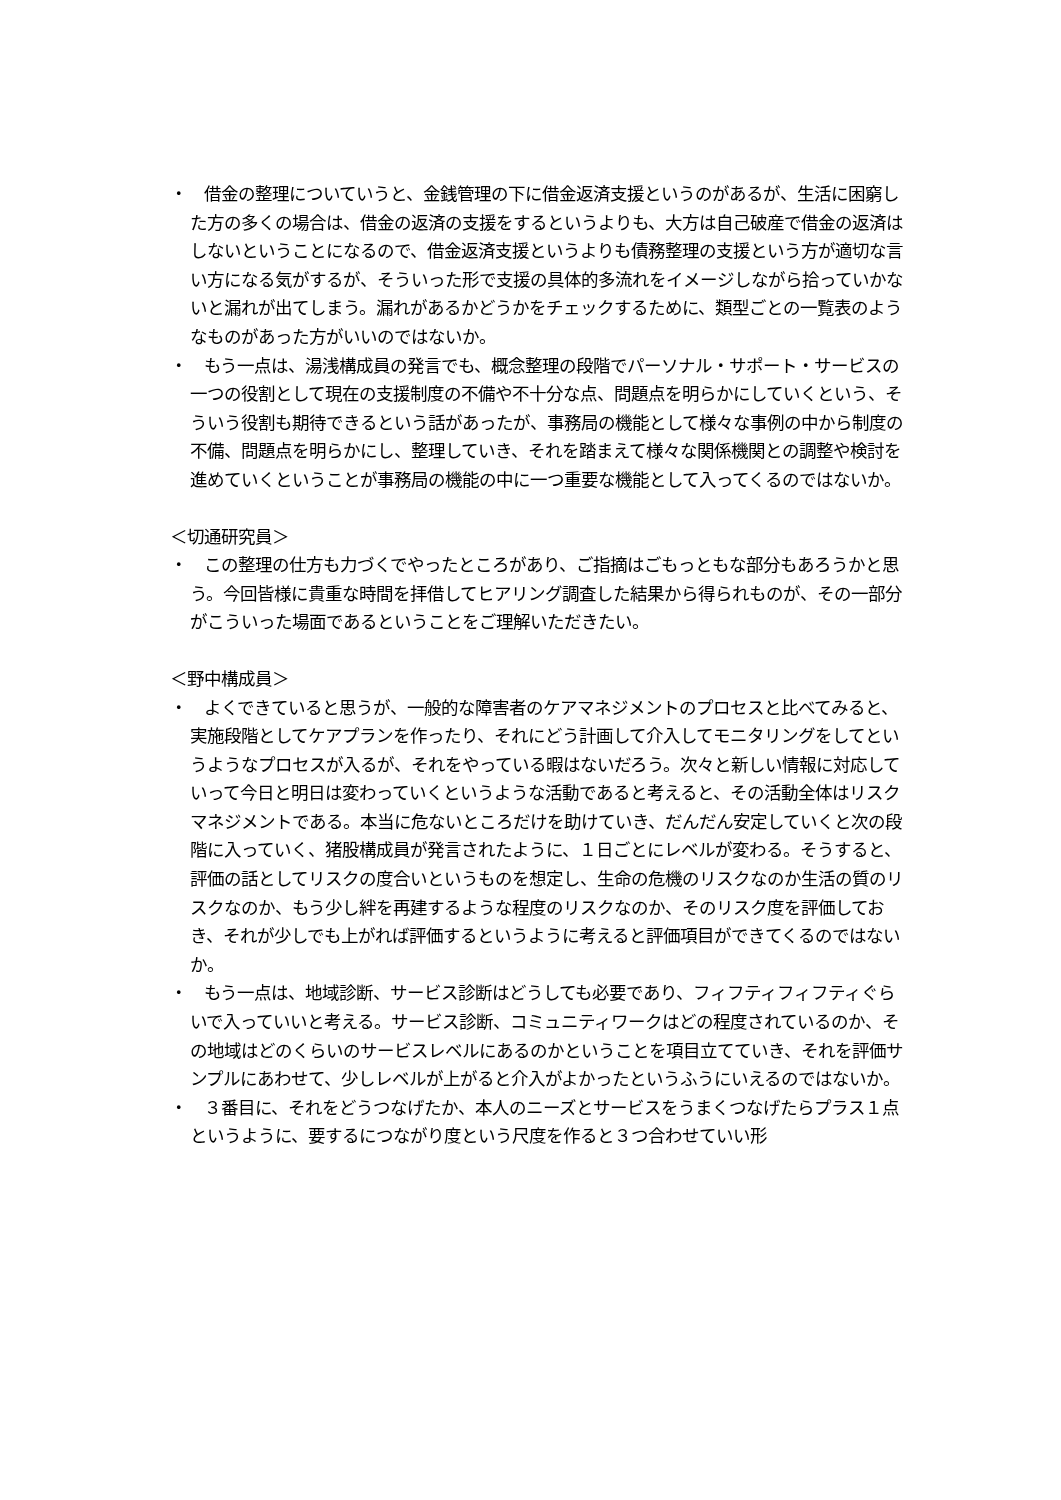・　借金の整理についていうと、金銭管理の下に借金返済支援というのがあるが、生活に困窮した方の多くの場合は、借金の返済の支援をするというよりも、大方は自己破産で借金の返済はしないということになるので、借金返済支援というよりも債務整理の支援という方が適切な言い方になる気がするが、そういった形で支援の具体的多流れをイメージしながら拾っていかないと漏れが出てしまう。漏れがあるかどうかをチェックするために、類型ごとの一覧表のようなものがあった方がいいのではないか。
・　もう一点は、湯浅構成員の発言でも、概念整理の段階でパーソナル・サポート・サービスの一つの役割として現在の支援制度の不備や不十分な点、問題点を明らかにしていくという、そういう役割も期待できるという話があったが、事務局の機能として様々な事例の中から制度の不備、問題点を明らかにし、整理していき、それを踏まえて様々な関係機関との調整や検討を進めていくということが事務局の機能の中に一つ重要な機能として入ってくるのではないか。
＜切通研究員＞
・　この整理の仕方も力づくでやったところがあり、ご指摘はごもっともな部分もあろうかと思う。今回皆様に貴重な時間を拝借してヒアリング調査した結果から得られものが、その一部分がこういった場面であるということをご理解いただきたい。
＜野中構成員＞
・　よくできていると思うが、一般的な障害者のケアマネジメントのプロセスと比べてみると、実施段階としてケアプランを作ったり、それにどう計画して介入してモニタリングをしてというようなプロセスが入るが、それをやっている暇はないだろう。次々と新しい情報に対応していって今日と明日は変わっていくというような活動であると考えると、その活動全体はリスクマネジメントである。本当に危ないところだけを助けていき、だんだん安定していくと次の段階に入っていく、猪股構成員が発言されたように、１日ごとにレベルが変わる。そうすると、評価の話としてリスクの度合いというものを想定し、生命の危機のリスクなのか生活の質のリスクなのか、もう少し絆を再建するような程度のリスクなのか、そのリスク度を評価しておき、それが少しでも上がれば評価するというように考えると評価項目ができてくるのではないか。
・　もう一点は、地域診断、サービス診断はどうしても必要であり、フィフティフィフティぐらいで入っていいと考える。サービス診断、コミュニティワークはどの程度されているのか、その地域はどのくらいのサービスレベルにあるのかということを項目立てていき、それを評価サンプルにあわせて、少しレベルが上がると介入がよかったというふうにいえるのではないか。
・　３番目に、それをどうつなげたか、本人のニーズとサービスをうまくつなげたらプラス１点というように、要するにつながり度という尺度を作ると３つ合わせていい形